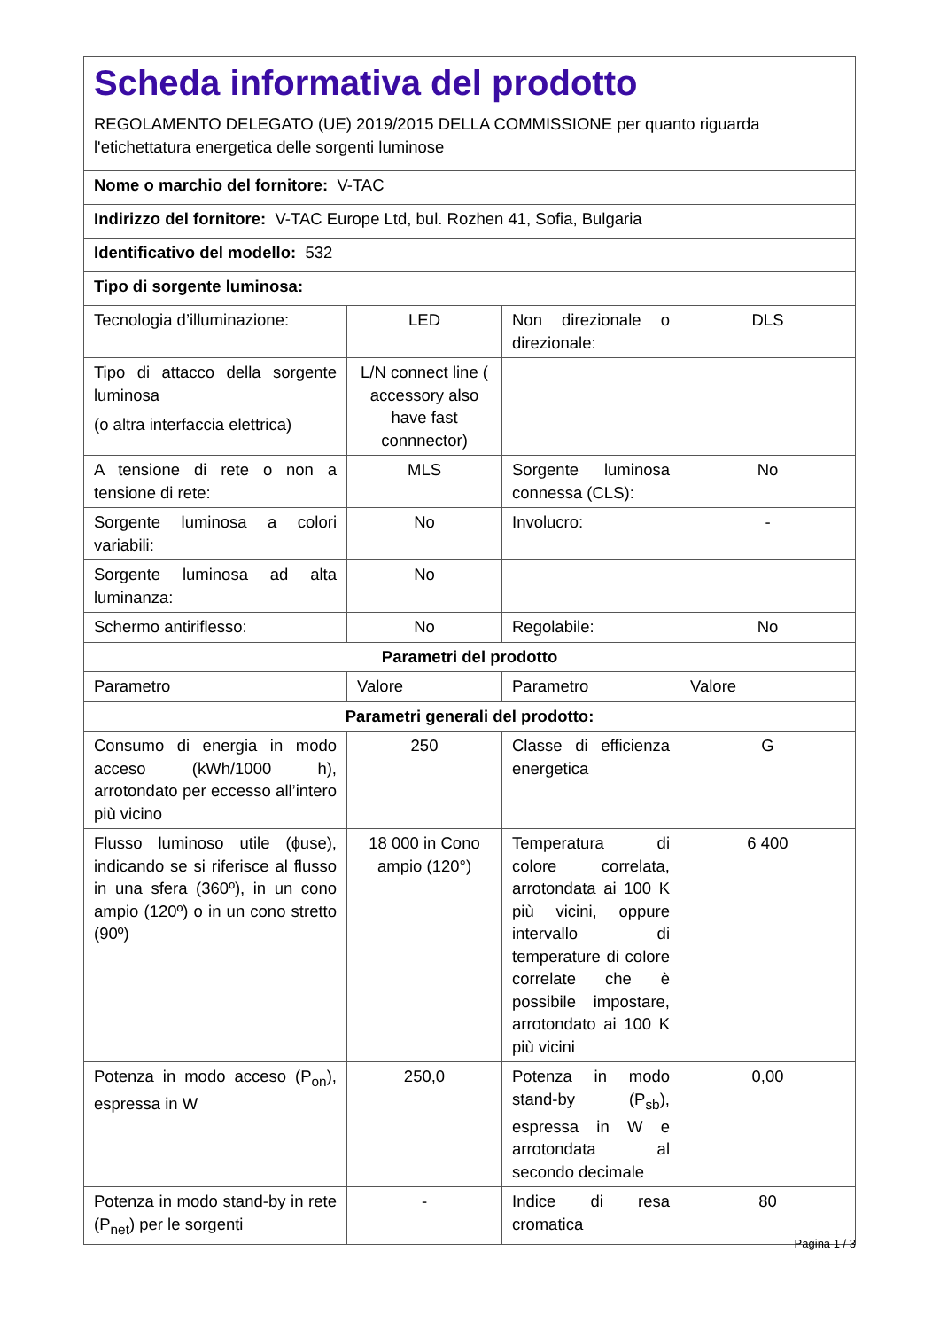| Scheda informativa del prodotto REGOLAMENTO DELEGATO (UE) 2019/2015 DELLA COMMISSIONE per quanto riguarda l'etichettatura energetica delle sorgenti luminose | | | |
| Nome o marchio del fornitore: V-TAC | | | |
| Indirizzo del fornitore: V-TAC Europe Ltd, bul. Rozhen 41, Sofia, Bulgaria | | | |
| Identificativo del modello: 532 | | | |
| Tipo di sorgente luminosa: | | | |
| Tecnologia d’illuminazione: | LED | Non direzionale o direzionale: | DLS |
| Tipo di attacco della sorgente luminosa (o altra interfaccia elettrica) | L/N connect line ( accessory also have fast connnector) | | |
| A tensione di rete o non a tensione di rete: | MLS | Sorgente luminosa connessa (CLS): | No |
| Sorgente luminosa a colori variabili: | No | Involucro: | - |
| Sorgente luminosa ad alta luminanza: | No | | |
| Schermo antiriflesso: | No | Regolabile: | No |
| Parametri del prodotto | | | |
| Parametro | Valore | Parametro | Valore |
| Parametri generali del prodotto: | | | |
| Consumo di energia in modo acceso (kWh/1000 h), arrotondato per eccesso all’intero più vicino | 250 | Classe di efficienza energetica | G |
| Flusso luminoso utile (ɸuse), indicando se si riferisce al flusso in una sfera (360º), in un cono ampio (120º) o in un cono stretto (90º) | 18 000 in Cono ampio (120°) | Temperatura di colore correlata, arrotondata ai 100 K più vicini, oppure intervallo di temperature di colore correlate che è possibile impostare, arrotondato ai 100 K più vicini | 6 400 |
| Potenza in modo acceso (P<sub>on</sub>), espressa in W | 250,0 | Potenza in modo stand-by (P<sub>sb</sub>), espressa in W e arrotondata al secondo decimale | 0,00 |
| Potenza in modo stand-by in rete (P<sub>net</sub>) per le sorgenti | - | Indice di resa cromatica | 80 |
Pagina 1 / 3